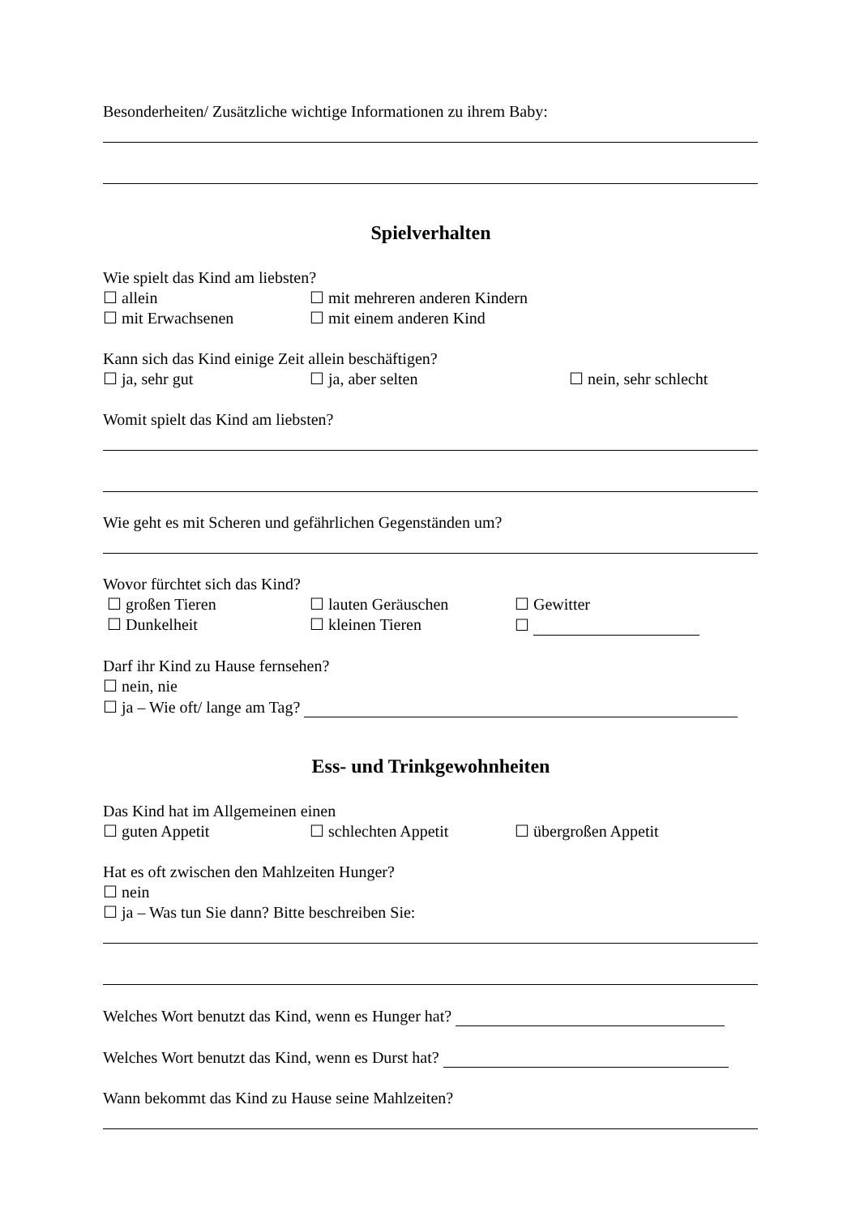Besonderheiten/ Zusätzliche wichtige Informationen zu ihrem Baby:
Spielverhalten
Wie spielt das Kind am liebsten?
☐ allein ☐ mit mehreren anderen Kindern
☐ mit Erwachsenen ☐ mit einem anderen Kind
Kann sich das Kind einige Zeit allein beschäftigen?
☐ ja, sehr gut ☐ ja, aber selten ☐ nein, sehr schlecht
Womit spielt das Kind am liebsten?
Wie geht es mit Scheren und gefährlichen Gegenständen um?
Wovor fürchtet sich das Kind?
☐ großen Tieren ☐ lauten Geräuschen ☐ Gewitter
☐ Dunkelheit ☐ kleinen Tieren ☐
Darf ihr Kind zu Hause fernsehen?
☐ nein, nie
☐ ja – Wie oft/ lange am Tag?
Ess- und Trinkgewohnheiten
Das Kind hat im Allgemeinen einen
☐ guten Appetit ☐ schlechten Appetit ☐ übergroßen Appetit
Hat es oft zwischen den Mahlzeiten Hunger?
☐ nein
☐ ja – Was tun Sie dann? Bitte beschreiben Sie:
Welches Wort benutzt das Kind, wenn es Hunger hat?
Welches Wort benutzt das Kind, wenn es Durst hat?
Wann bekommt das Kind zu Hause seine Mahlzeiten?